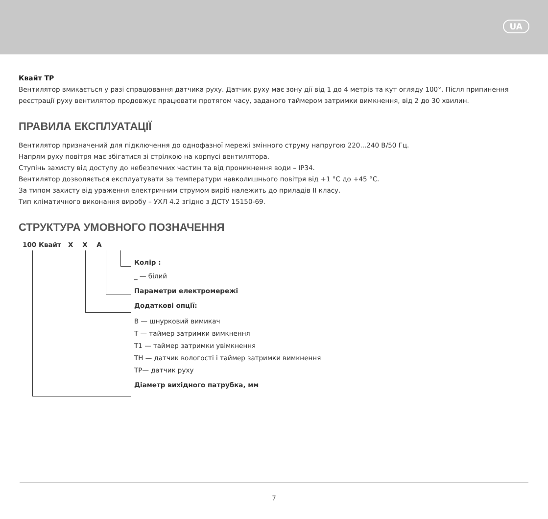UA
Квайт ТР
Вентилятор вмикається у разі спрацювання датчика руху. Датчик руху має зону дії від 1 до 4 метрів та кут огляду 100°. Після припинення реєстрації руху вентилятор продовжує працювати протягом часу, заданого таймером затримки вимкнення, від 2 до 30 хвилин.
ПРАВИЛА ЕКСПЛУАТАЦІЇ
Вентилятор призначений для підключення до однофазної мережі змінного струму напругою 220...240 В/50 Гц.
Напрям руху повітря має збігатися зі стрілкою на корпусі вентилятора.
Ступінь захисту від доступу до небезпечних частин та від проникнення води – IP34.
Вентилятор дозволяється експлуатувати за температури навколишнього повітря від +1 °C до +45 °C.
За типом захисту від ураження електричним струмом виріб належить до приладів II класу.
Тип кліматичного виконання виробу – УХЛ 4.2 згідно з ДСТУ 15150-69.
СТРУКТУРА УМОВНОГО ПОЗНАЧЕННЯ
100 Квайт X X A
Колір :
_ — білий
Параметри електромережі
Додаткові опції:
B — шнурковий вимикач
T — таймер затримки вимкнення
T1 — таймер затримки увімкнення
TH — датчик вологості і таймер затримки вимкнення
TP— датчик руху
Діаметр вихідного патрубка, мм
7